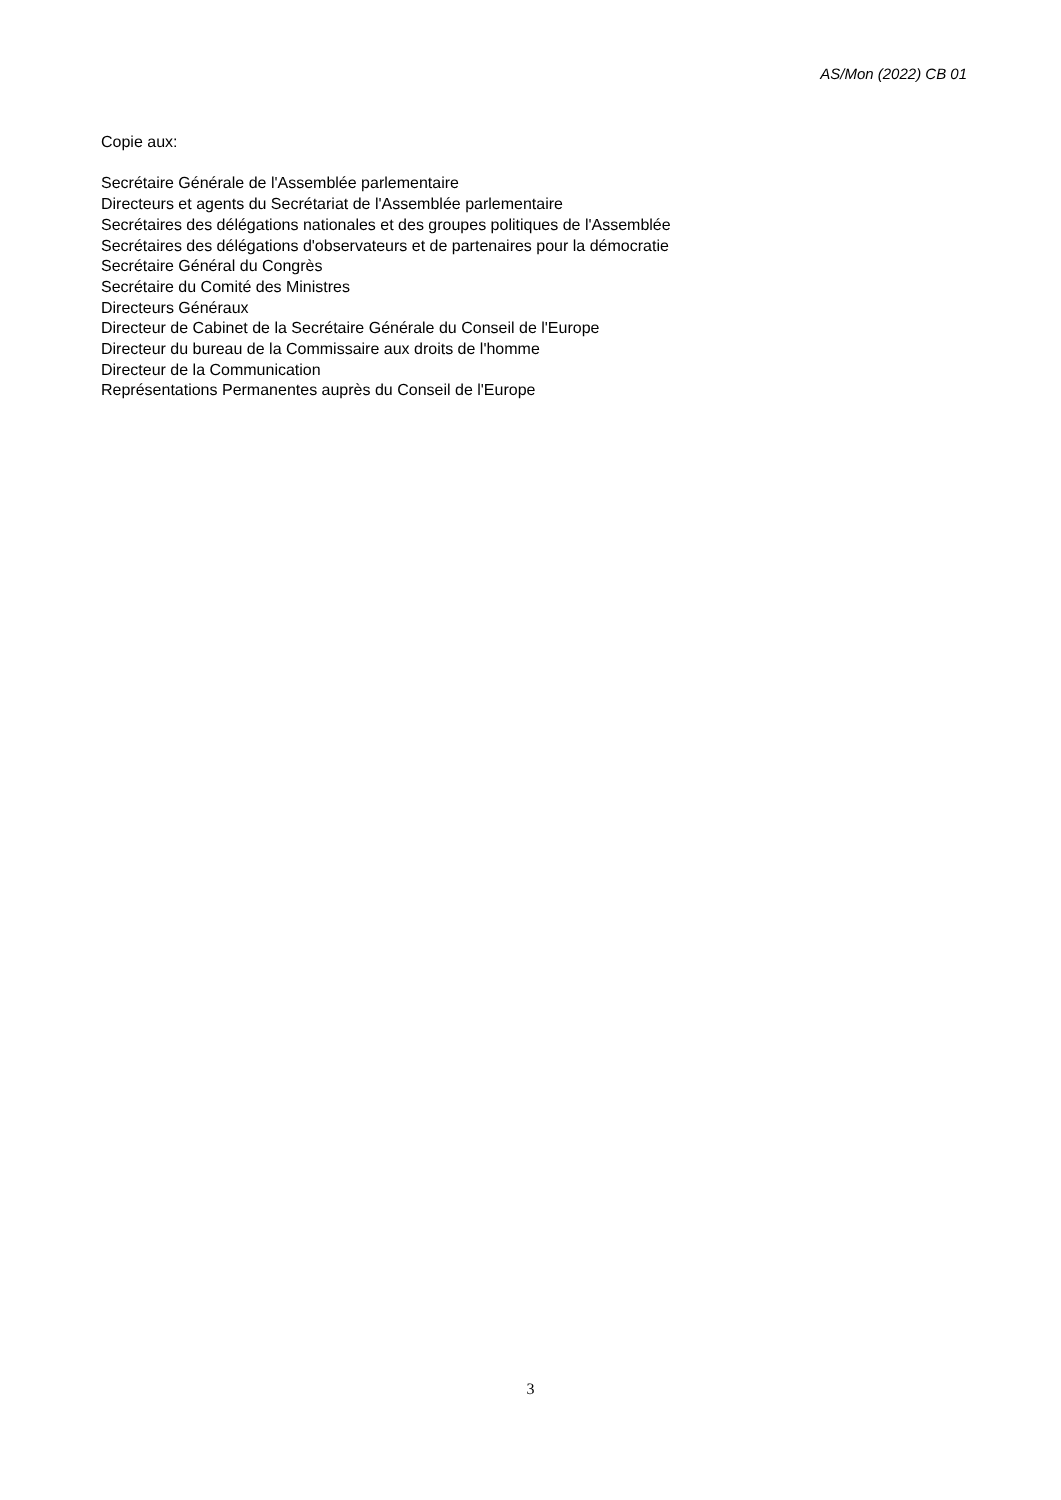AS/Mon (2022) CB 01
Copie aux:
Secrétaire Générale de l'Assemblée parlementaire
Directeurs et agents du Secrétariat de l'Assemblée parlementaire
Secrétaires des délégations nationales et des groupes politiques de l'Assemblée
Secrétaires des délégations d'observateurs et de partenaires pour la démocratie
Secrétaire Général du Congrès
Secrétaire du Comité des Ministres
Directeurs Généraux
Directeur de Cabinet de la Secrétaire Générale du Conseil de l'Europe
Directeur du bureau de la Commissaire aux droits de l'homme
Directeur de la Communication
Représentations Permanentes auprès du Conseil de l'Europe
3